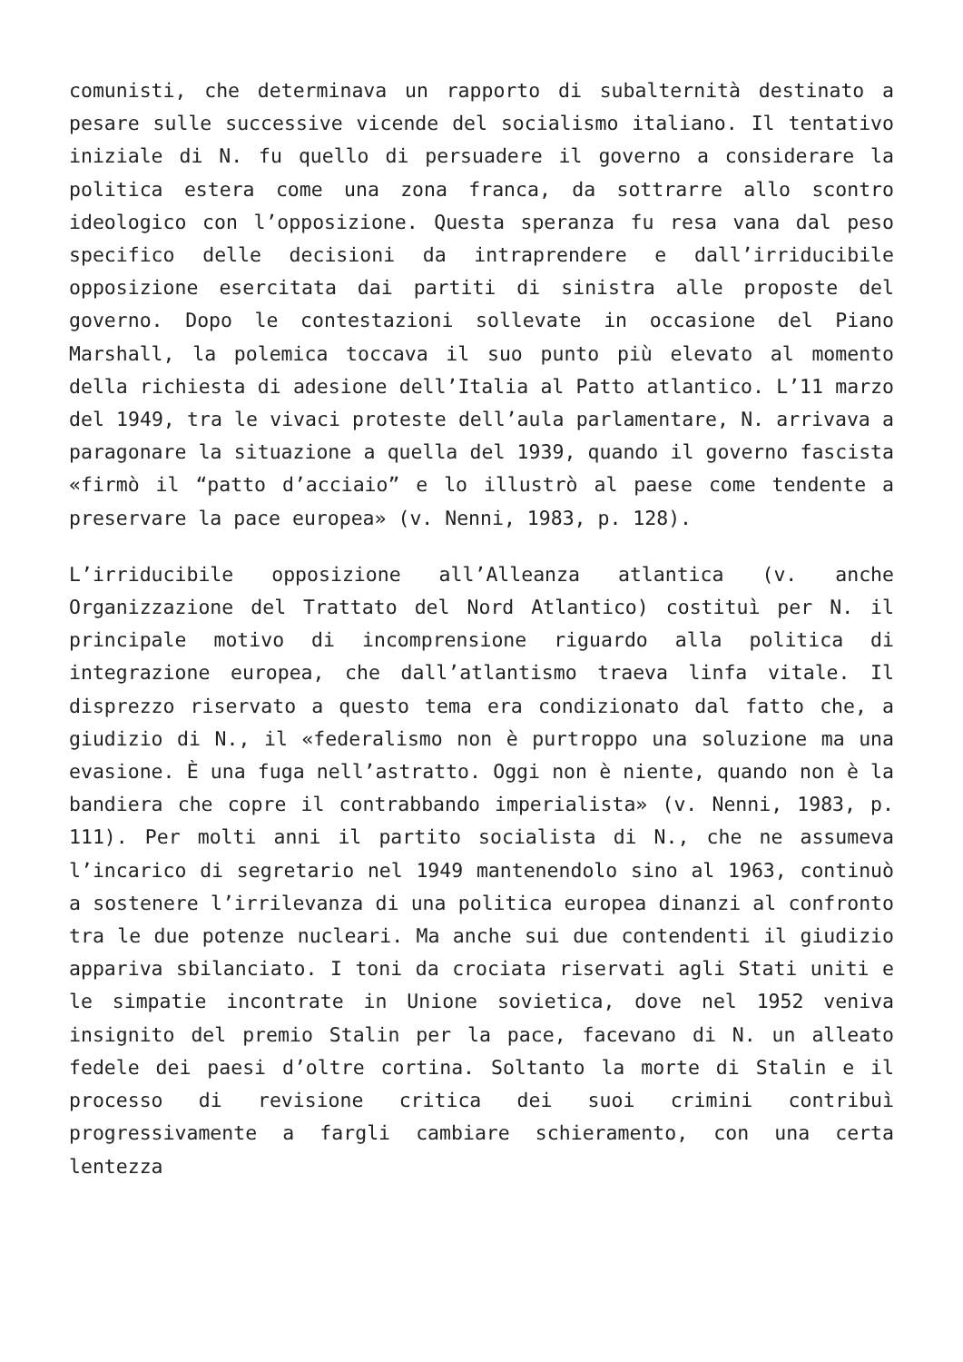comunisti, che determinava un rapporto di subalternità destinato a pesare sulle successive vicende del socialismo italiano. Il tentativo iniziale di N. fu quello di persuadere il governo a considerare la politica estera come una zona franca, da sottrarre allo scontro ideologico con l’opposizione. Questa speranza fu resa vana dal peso specifico delle decisioni da intraprendere e dall’irriducibile opposizione esercitata dai partiti di sinistra alle proposte del governo. Dopo le contestazioni sollevate in occasione del Piano Marshall, la polemica toccava il suo punto più elevato al momento della richiesta di adesione dell’Italia al Patto atlantico. L’11 marzo del 1949, tra le vivaci proteste dell’aula parlamentare, N. arrivava a paragonare la situazione a quella del 1939, quando il governo fascista «firmò il “patto d’acciaio” e lo illustrò al paese come tendente a preservare la pace europea» (v. Nenni, 1983, p. 128).
L’irriducibile opposizione all’Alleanza atlantica (v. anche Organizzazione del Trattato del Nord Atlantico) costituì per N. il principale motivo di incomprensione riguardo alla politica di integrazione europea, che dall’atlantismo traeva linfa vitale. Il disprezzo riservato a questo tema era condizionato dal fatto che, a giudizio di N., il «federalismo non è purtroppo una soluzione ma una evasione. È una fuga nell’astratto. Oggi non è niente, quando non è la bandiera che copre il contrabbando imperialista» (v. Nenni, 1983, p. 111). Per molti anni il partito socialista di N., che ne assumeva l’incarico di segretario nel 1949 mantenendolo sino al 1963, continuò a sostenere l’irrilevanza di una politica europea dinanzi al confronto tra le due potenze nucleari. Ma anche sui due contendenti il giudizio appariva sbilanciato. I toni da crociata riservati agli Stati uniti e le simpatie incontrate in Unione sovietica, dove nel 1952 veniva insignito del premio Stalin per la pace, facevano di N. un alleato fedele dei paesi d’oltre cortina. Soltanto la morte di Stalin e il processo di revisione critica dei suoi crimini contribuì progressivamente a fargli cambiare schieramento, con una certa lentezza